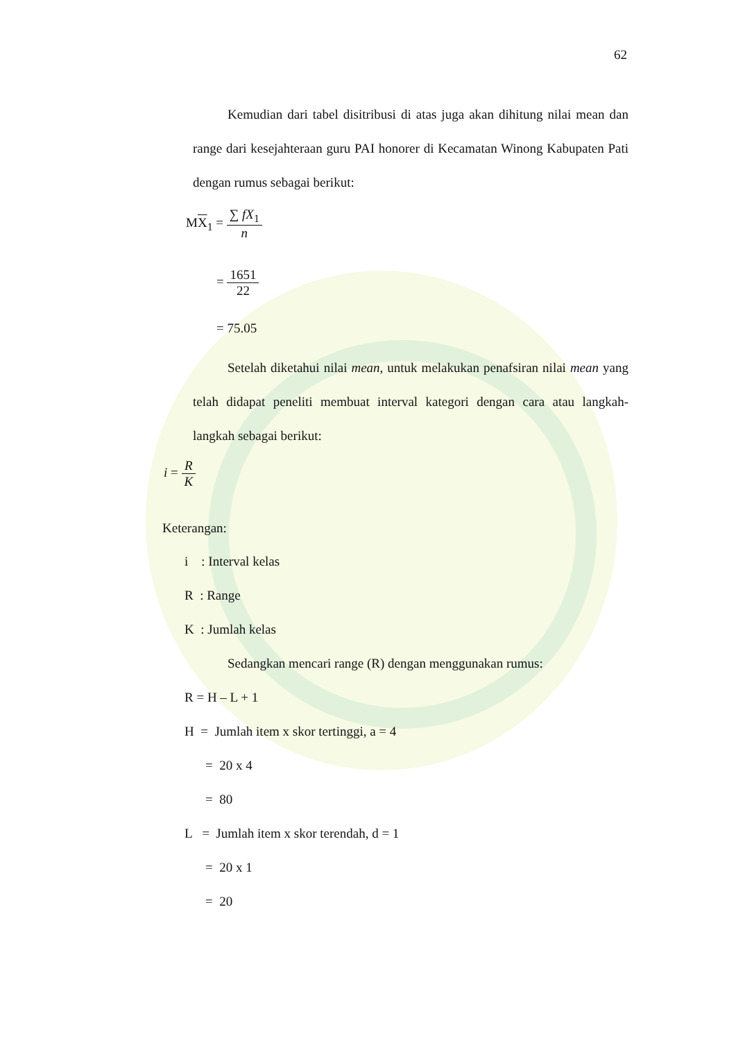62
Kemudian dari tabel disitribusi di atas juga akan dihitung nilai mean dan range dari kesejahteraan guru PAI honorer di Kecamatan Winong Kabupaten Pati dengan rumus sebagai berikut:
MX<sub>1</sub> = ∑ fX<sub>1</sub> n
= 1651 22
= 75.05
Setelah diketahui nilai mean, untuk melakukan penafsiran nilai mean yang telah didapat peneliti membuat interval kategori dengan cara atau langkah-langkah sebagai berikut:
i = R K
Keterangan:
i : Interval kelas
R : Range
K : Jumlah kelas
Sedangkan mencari range (R) dengan menggunakan rumus:
R = H – L + 1
H = Jumlah item x skor tertinggi, a = 4
= 20 x 4
= 80
L = Jumlah item x skor terendah, d = 1
= 20 x 1
= 20